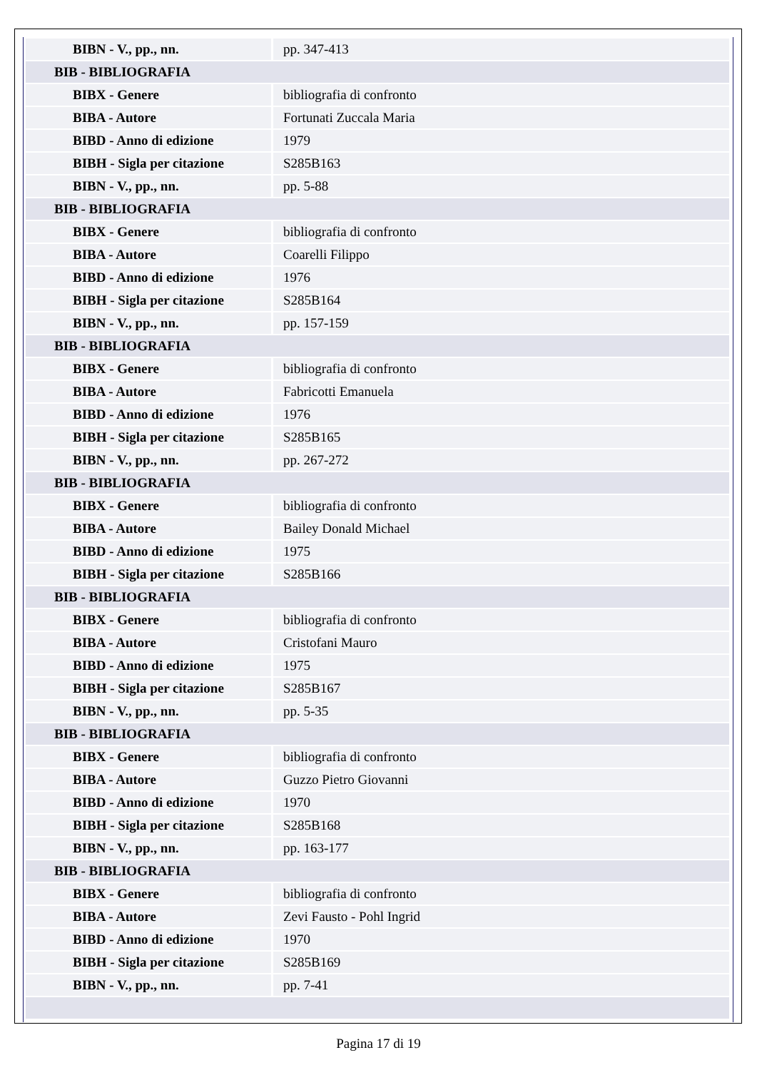| BIBN - V., pp., nn. | pp. 347-413 |
| BIB - BIBLIOGRAFIA | |
| BIBX - Genere | bibliografia di confronto |
| BIBA - Autore | Fortunati Zuccala Maria |
| BIBD - Anno di edizione | 1979 |
| BIBH - Sigla per citazione | S285B163 |
| BIBN - V., pp., nn. | pp. 5-88 |
| BIB - BIBLIOGRAFIA | |
| BIBX - Genere | bibliografia di confronto |
| BIBA - Autore | Coarelli Filippo |
| BIBD - Anno di edizione | 1976 |
| BIBH - Sigla per citazione | S285B164 |
| BIBN - V., pp., nn. | pp. 157-159 |
| BIB - BIBLIOGRAFIA | |
| BIBX - Genere | bibliografia di confronto |
| BIBA - Autore | Fabricotti Emanuela |
| BIBD - Anno di edizione | 1976 |
| BIBH - Sigla per citazione | S285B165 |
| BIBN - V., pp., nn. | pp. 267-272 |
| BIB - BIBLIOGRAFIA | |
| BIBX - Genere | bibliografia di confronto |
| BIBA - Autore | Bailey Donald Michael |
| BIBD - Anno di edizione | 1975 |
| BIBH - Sigla per citazione | S285B166 |
| BIB - BIBLIOGRAFIA | |
| BIBX - Genere | bibliografia di confronto |
| BIBA - Autore | Cristofani Mauro |
| BIBD - Anno di edizione | 1975 |
| BIBH - Sigla per citazione | S285B167 |
| BIBN - V., pp., nn. | pp. 5-35 |
| BIB - BIBLIOGRAFIA | |
| BIBX - Genere | bibliografia di confronto |
| BIBA - Autore | Guzzo Pietro Giovanni |
| BIBD - Anno di edizione | 1970 |
| BIBH - Sigla per citazione | S285B168 |
| BIBN - V., pp., nn. | pp. 163-177 |
| BIB - BIBLIOGRAFIA | |
| BIBX - Genere | bibliografia di confronto |
| BIBA - Autore | Zevi Fausto - Pohl Ingrid |
| BIBD - Anno di edizione | 1970 |
| BIBH - Sigla per citazione | S285B169 |
| BIBN - V., pp., nn. | pp. 7-41 |
Pagina 17 di 19